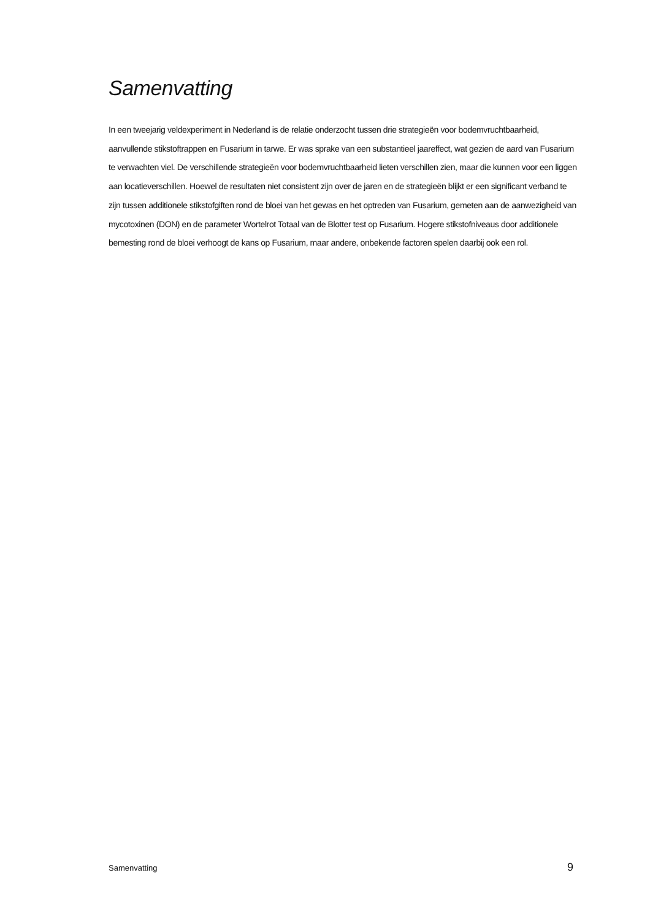Samenvatting
In een tweejarig veldexperiment in Nederland is de relatie onderzocht tussen drie strategieën voor bodemvruchtbaarheid, aanvullende stikstoftrappen en Fusarium in tarwe. Er was sprake van een substantieel jaareffect, wat gezien de aard van Fusarium te verwachten viel. De verschillende strategieën voor bodemvruchtbaarheid lieten verschillen zien, maar die kunnen voor een liggen aan locatieverschillen. Hoewel de resultaten niet consistent zijn over de jaren en de strategieën blijkt er een significant verband te zijn tussen additionele stikstofgiften rond de bloei van het gewas en het optreden van Fusarium, gemeten aan de aanwezigheid van mycotoxinen (DON) en de parameter Wortelrot Totaal van de Blotter test op Fusarium. Hogere stikstofniveaus door additionele bemesting rond de bloei verhoogt de kans op Fusarium, maar andere, onbekende factoren spelen daarbij ook een rol.
Samenvatting 9